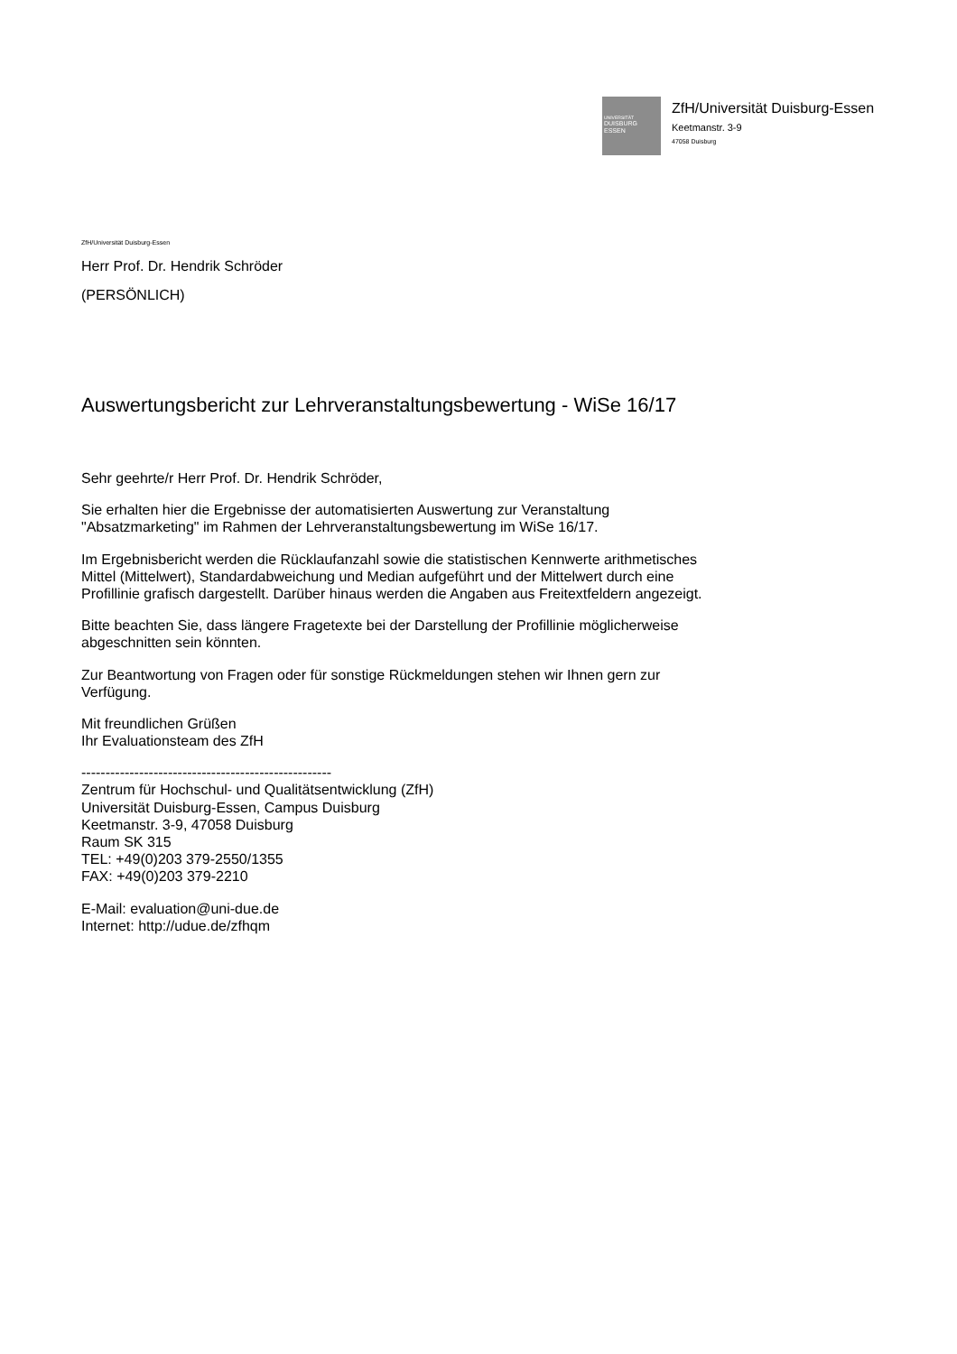UNIVERSITÄT
DUISBURG
ESSEN
ZfH/Universität Duisburg-Essen
Keetmanstr. 3-9
47058 Duisburg
ZfH/Universität Duisburg-Essen
Herr Prof. Dr. Hendrik Schröder
(PERSÖNLICH)
Auswertungsbericht zur Lehrveranstaltungsbewertung - WiSe 16/17
Sehr geehrte/r Herr Prof. Dr. Hendrik Schröder,
Sie erhalten hier die Ergebnisse der automatisierten Auswertung zur Veranstaltung
"Absatzmarketing" im Rahmen der Lehrveranstaltungsbewertung im WiSe 16/17.
Im Ergebnisbericht werden die Rücklaufanzahl sowie die statistischen Kennwerte arithmetisches
Mittel (Mittelwert), Standardabweichung und Median aufgeführt und der Mittelwert durch eine
Profillinie grafisch dargestellt. Darüber hinaus werden die Angaben aus Freitextfeldern angezeigt.
Bitte beachten Sie, dass längere Fragetexte bei der Darstellung der Profillinie möglicherweise
abgeschnitten sein könnten.
Zur Beantwortung von Fragen oder für sonstige Rückmeldungen stehen wir Ihnen gern zur
Verfügung.
Mit freundlichen Grüßen
Ihr Evaluationsteam des ZfH
----------------------------------------------------
Zentrum für Hochschul- und Qualitätsentwicklung (ZfH)
Universität Duisburg-Essen, Campus Duisburg
Keetmanstr. 3-9, 47058 Duisburg
Raum SK 315
TEL: +49(0)203 379-2550/1355
FAX: +49(0)203 379-2210
E-Mail: evaluation@uni-due.de
Internet: http://udue.de/zfhqm